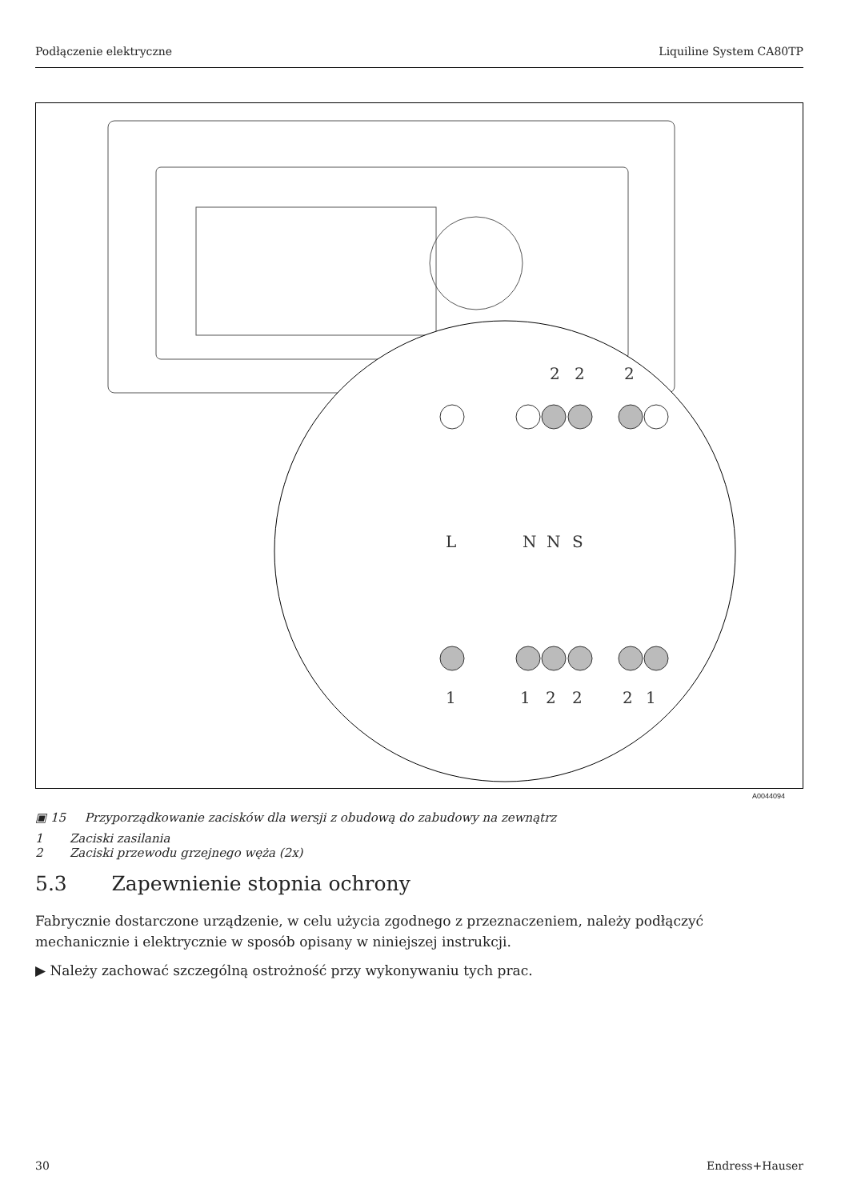Podłączenie elektryczne Liquiline System CA80TP
2
2
2
1
1
2
2
2
1
L
N
N
S
A0044094
▣ 15 Przyporządkowanie zacisków dla wersji z obudową do zabudowy na zewnątrz
1 Zaciski zasilania
2 Zaciski przewodu grzejnego węża (2x)
5.3 Zapewnienie stopnia ochrony
Fabrycznie dostarczone urządzenie, w celu użycia zgodnego z przeznaczeniem, należy podłączyć mechanicznie i elektrycznie w sposób opisany w niniejszej instrukcji.
▶ Należy zachować szczególną ostrożność przy wykonywaniu tych prac.
30 Endress+Hauser